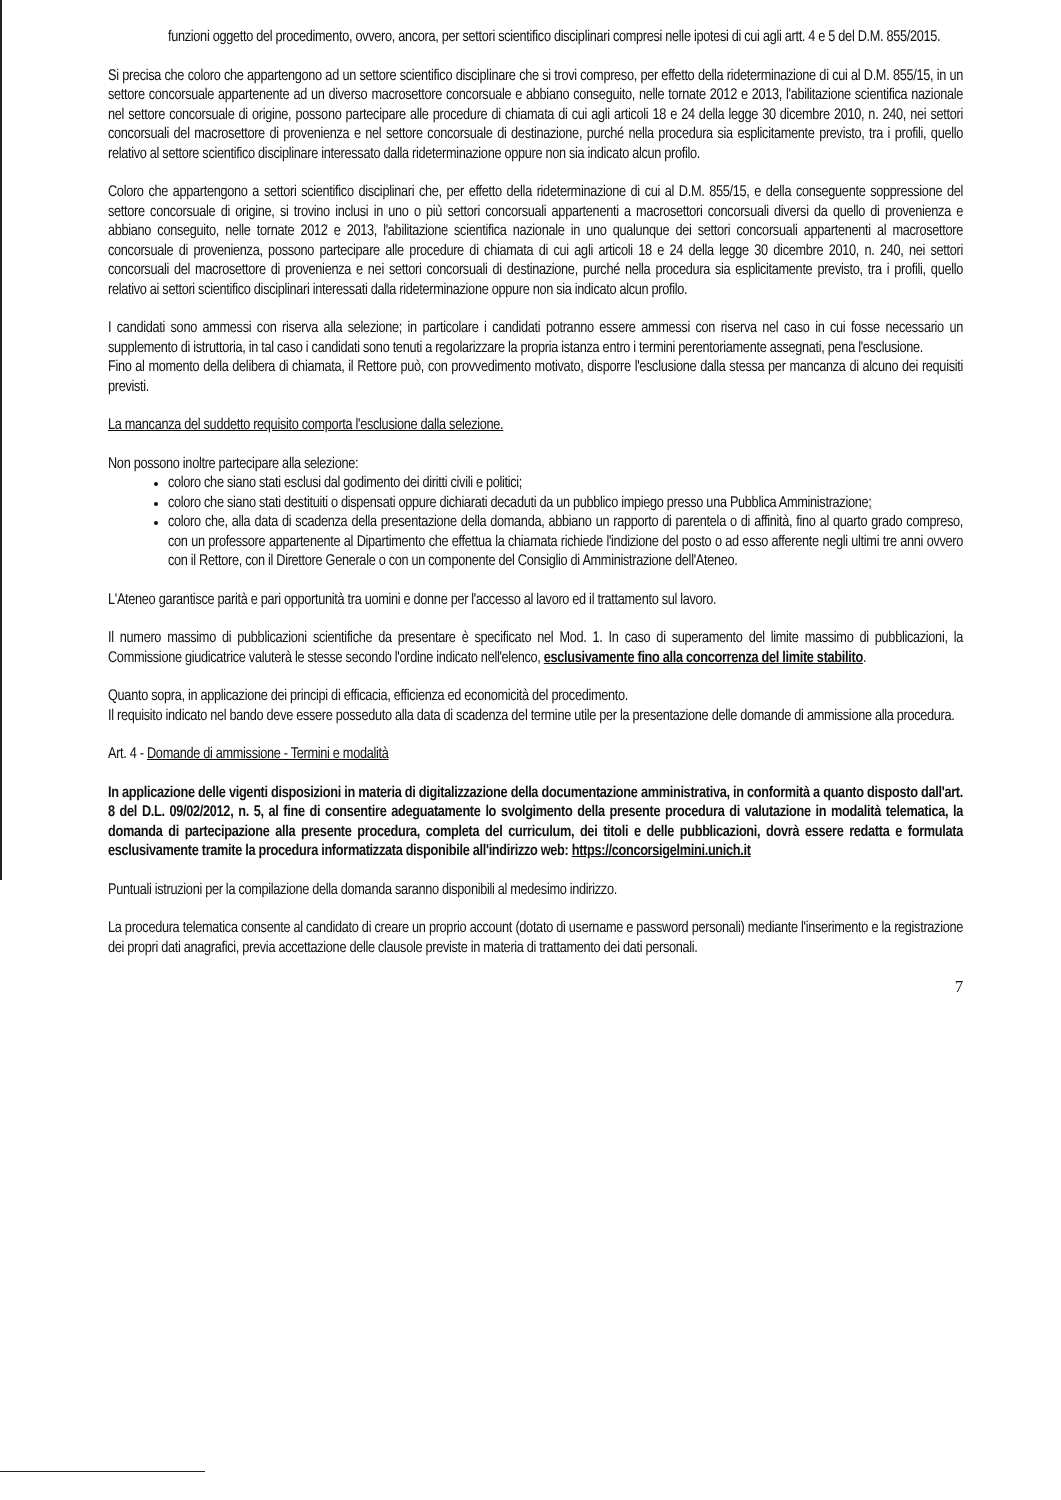funzioni oggetto del procedimento, ovvero, ancora, per settori scientifico disciplinari compresi nelle ipotesi di cui agli artt. 4 e 5 del D.M. 855/2015.
Si precisa che coloro che appartengono ad un settore scientifico disciplinare che si trovi compreso, per effetto della rideterminazione di cui al D.M. 855/15, in un settore concorsuale appartenente ad un diverso macrosettore concorsuale e abbiano conseguito, nelle tornate 2012 e 2013, l'abilitazione scientifica nazionale nel settore concorsuale di origine, possono partecipare alle procedure di chiamata di cui agli articoli 18 e 24 della legge 30 dicembre 2010, n. 240, nei settori concorsuali del macrosettore di provenienza e nel settore concorsuale di destinazione, purché nella procedura sia esplicitamente previsto, tra i profili, quello relativo al settore scientifico disciplinare interessato dalla rideterminazione oppure non sia indicato alcun profilo.
Coloro che appartengono a settori scientifico disciplinari che, per effetto della rideterminazione di cui al D.M. 855/15, e della conseguente soppressione del settore concorsuale di origine, si trovino inclusi in uno o più settori concorsuali appartenenti a macrosettori concorsuali diversi da quello di provenienza e abbiano conseguito, nelle tornate 2012 e 2013, l'abilitazione scientifica nazionale in uno qualunque dei settori concorsuali appartenenti al macrosettore concorsuale di provenienza, possono partecipare alle procedure di chiamata di cui agli articoli 18 e 24 della legge 30 dicembre 2010, n. 240, nei settori concorsuali del macrosettore di provenienza e nei settori concorsuali di destinazione, purché nella procedura sia esplicitamente previsto, tra i profili, quello relativo ai settori scientifico disciplinari interessati dalla rideterminazione oppure non sia indicato alcun profilo.
I candidati sono ammessi con riserva alla selezione; in particolare i candidati potranno essere ammessi con riserva nel caso in cui fosse necessario un supplemento di istruttoria, in tal caso i candidati sono tenuti a regolarizzare la propria istanza entro i termini perentoriamente assegnati, pena l'esclusione.
Fino al momento della delibera di chiamata, il Rettore può, con provvedimento motivato, disporre l'esclusione dalla stessa per mancanza di alcuno dei requisiti previsti.
La mancanza del suddetto requisito comporta l'esclusione dalla selezione.
Non possono inoltre partecipare alla selezione:
coloro che siano stati esclusi dal godimento dei diritti civili e politici;
coloro che siano stati destituiti o dispensati oppure dichiarati decaduti da un pubblico impiego presso una Pubblica Amministrazione;
coloro che, alla data di scadenza della presentazione della domanda, abbiano un rapporto di parentela o di affinità, fino al quarto grado compreso, con un professore appartenente al Dipartimento che effettua la chiamata richiede l'indizione del posto o ad esso afferente negli ultimi tre anni ovvero con il Rettore, con il Direttore Generale o con un componente del Consiglio di Amministrazione dell'Ateneo.
L'Ateneo garantisce parità e pari opportunità tra uomini e donne per l'accesso al lavoro ed il trattamento sul lavoro.
Il numero massimo di pubblicazioni scientifiche da presentare è specificato nel Mod. 1. In caso di superamento del limite massimo di pubblicazioni, la Commissione giudicatrice valuterà le stesse secondo l'ordine indicato nell'elenco, esclusivamente fino alla concorrenza del limite stabilito.
Quanto sopra, in applicazione dei principi di efficacia, efficienza ed economicità del procedimento.
Il requisito indicato nel bando deve essere posseduto alla data di scadenza del termine utile per la presentazione delle domande di ammissione alla procedura.
Art. 4 - Domande di ammissione - Termini e modalità
In applicazione delle vigenti disposizioni in materia di digitalizzazione della documentazione amministrativa, in conformità a quanto disposto dall'art. 8 del D.L. 09/02/2012, n. 5, al fine di consentire adeguatamente lo svolgimento della presente procedura di valutazione in modalità telematica, la domanda di partecipazione alla presente procedura, completa del curriculum, dei titoli e delle pubblicazioni, dovrà essere redatta e formulata esclusivamente tramite la procedura informatizzata disponibile all'indirizzo web: https://concorsigelmini.unich.it
Puntuali istruzioni per la compilazione della domanda saranno disponibili al medesimo indirizzo.
La procedura telematica consente al candidato di creare un proprio account (dotato di username e password personali) mediante l'inserimento e la registrazione dei propri dati anagrafici, previa accettazione delle clausole previste in materia di trattamento dei dati personali.
7